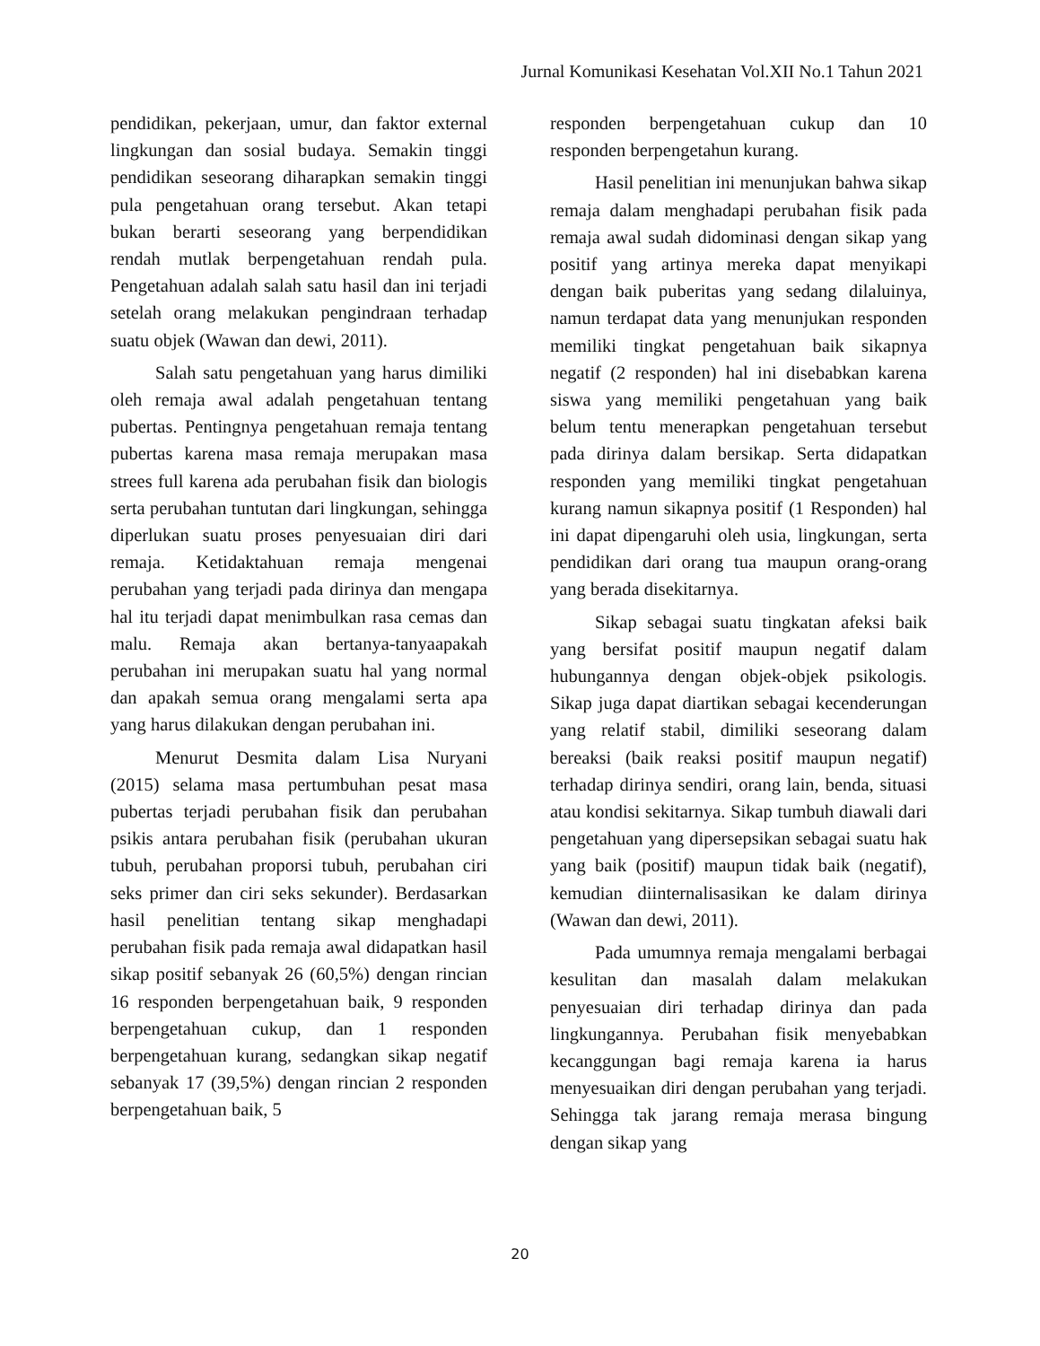Jurnal Komunikasi Kesehatan Vol.XII No.1 Tahun 2021
pendidikan, pekerjaan, umur, dan faktor external lingkungan dan sosial budaya. Semakin tinggi pendidikan seseorang diharapkan semakin tinggi pula pengetahuan orang tersebut. Akan tetapi bukan berarti seseorang yang berpendidikan rendah mutlak berpengetahuan rendah pula. Pengetahuan adalah salah satu hasil dan ini terjadi setelah orang melakukan pengindraan terhadap suatu objek (Wawan dan dewi, 2011).
Salah satu pengetahuan yang harus dimiliki oleh remaja awal adalah pengetahuan tentang pubertas. Pentingnya pengetahuan remaja tentang pubertas karena masa remaja merupakan masa strees full karena ada perubahan fisik dan biologis serta perubahan tuntutan dari lingkungan, sehingga diperlukan suatu proses penyesuaian diri dari remaja. Ketidaktahuan remaja mengenai perubahan yang terjadi pada dirinya dan mengapa hal itu terjadi dapat menimbulkan rasa cemas dan malu. Remaja akan bertanya-tanyaapakah perubahan ini merupakan suatu hal yang normal dan apakah semua orang mengalami serta apa yang harus dilakukan dengan perubahan ini.
Menurut Desmita dalam Lisa Nuryani (2015) selama masa pertumbuhan pesat masa pubertas terjadi perubahan fisik dan perubahan psikis antara perubahan fisik (perubahan ukuran tubuh, perubahan proporsi tubuh, perubahan ciri seks primer dan ciri seks sekunder). Berdasarkan hasil penelitian tentang sikap menghadapi perubahan fisik pada remaja awal didapatkan hasil sikap positif sebanyak 26 (60,5%) dengan rincian 16 responden berpengetahuan baik, 9 responden berpengetahuan cukup, dan 1 responden berpengetahuan kurang, sedangkan sikap negatif sebanyak 17 (39,5%) dengan rincian 2 responden berpengetahuan baik, 5
responden berpengetahuan cukup dan 10 responden berpengetahun kurang.
Hasil penelitian ini menunjukan bahwa sikap remaja dalam menghadapi perubahan fisik pada remaja awal sudah didominasi dengan sikap yang positif yang artinya mereka dapat menyikapi dengan baik puberitas yang sedang dilaluinya, namun terdapat data yang menunjukan responden memiliki tingkat pengetahuan baik sikapnya negatif (2 responden) hal ini disebabkan karena siswa yang memiliki pengetahuan yang baik belum tentu menerapkan pengetahuan tersebut pada dirinya dalam bersikap. Serta didapatkan responden yang memiliki tingkat pengetahuan kurang namun sikapnya positif (1 Responden) hal ini dapat dipengaruhi oleh usia, lingkungan, serta pendidikan dari orang tua maupun orang-orang yang berada disekitarnya.
Sikap sebagai suatu tingkatan afeksi baik yang bersifat positif maupun negatif dalam hubungannya dengan objek-objek psikologis. Sikap juga dapat diartikan sebagai kecenderungan yang relatif stabil, dimiliki seseorang dalam bereaksi (baik reaksi positif maupun negatif) terhadap dirinya sendiri, orang lain, benda, situasi atau kondisi sekitarnya. Sikap tumbuh diawali dari pengetahuan yang dipersepsikan sebagai suatu hak yang baik (positif) maupun tidak baik (negatif), kemudian diinternalisasikan ke dalam dirinya (Wawan dan dewi, 2011).
Pada umumnya remaja mengalami berbagai kesulitan dan masalah dalam melakukan penyesuaian diri terhadap dirinya dan pada lingkungannya. Perubahan fisik menyebabkan kecanggungan bagi remaja karena ia harus menyesuaikan diri dengan perubahan yang terjadi. Sehingga tak jarang remaja merasa bingung dengan sikap yang
20